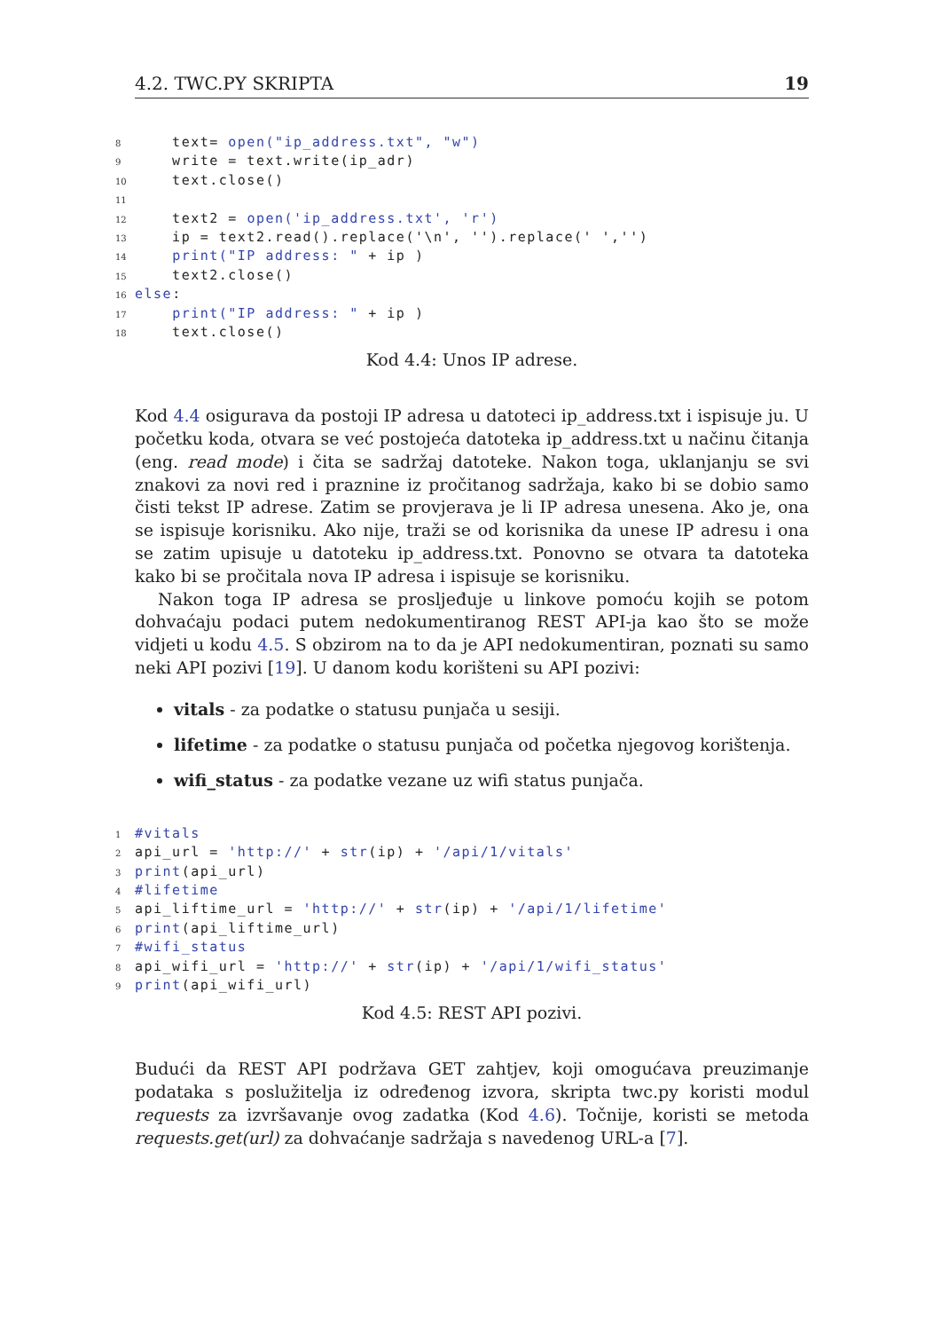4.2. TWC.PY SKRIPTA 19
8 text= open("ip_address.txt", "w")
9 write = text.write(ip_adr)
10 text.close()
11
12 text2 = open('ip_address.txt', 'r')
13 ip = text2.read().replace('\n', '').replace(' ','')
14 print("IP address: " + ip )
15 text2.close()
16 else:
17 print("IP address: " + ip )
18 text.close()
Kod 4.4: Unos IP adrese.
Kod 4.4 osigurava da postoji IP adresa u datoteci ip_address.txt i ispisuje ju. U početku koda, otvara se već postojeća datoteka ip_address.txt u načinu čitanja (eng. read mode) i čita se sadržaj datoteke. Nakon toga, uklanjanju se svi znakovi za novi red i praznine iz pročitanog sadržaja, kako bi se dobio samo čisti tekst IP adrese. Zatim se provjerava je li IP adresa unesena. Ako je, ona se ispisuje korisniku. Ako nije, traži se od korisnika da unese IP adresu i ona se zatim upisuje u datoteku ip_address.txt. Ponovno se otvara ta datoteka kako bi se pročitala nova IP adresa i ispisuje se korisniku.
Nakon toga IP adresa se prosljeđuje u linkove pomoću kojih se potom dohvaćaju podaci putem nedokumentiranog REST API-ja kao što se može vidjeti u kodu 4.5. S obzirom na to da je API nedokumentiran, poznati su samo neki API pozivi [19]. U danom kodu korišteni su API pozivi:
vitals - za podatke o statusu punjača u sesiji.
lifetime - za podatke o statusu punjača od početka njegovog korištenja.
wifi_status - za podatke vezane uz wifi status punjača.
1 #vitals
2 api_url = 'http://' + str(ip) + '/api/1/vitals'
3 print(api_url)
4 #lifetime
5 api_liftime_url = 'http://' + str(ip) + '/api/1/lifetime'
6 print(api_liftime_url)
7 #wifi_status
8 api_wifi_url = 'http://' + str(ip) + '/api/1/wifi_status'
9 print(api_wifi_url)
Kod 4.5: REST API pozivi.
Budući da REST API podržava GET zahtjev, koji omogućava preuzimanje podataka s poslužitelja iz određenog izvora, skripta twc.py koristi modul requests za izvršavanje ovog zadatka (Kod 4.6). Točnije, koristi se metoda requests.get(url) za dohvaćanje sadržaja s navedenog URL-a [7].